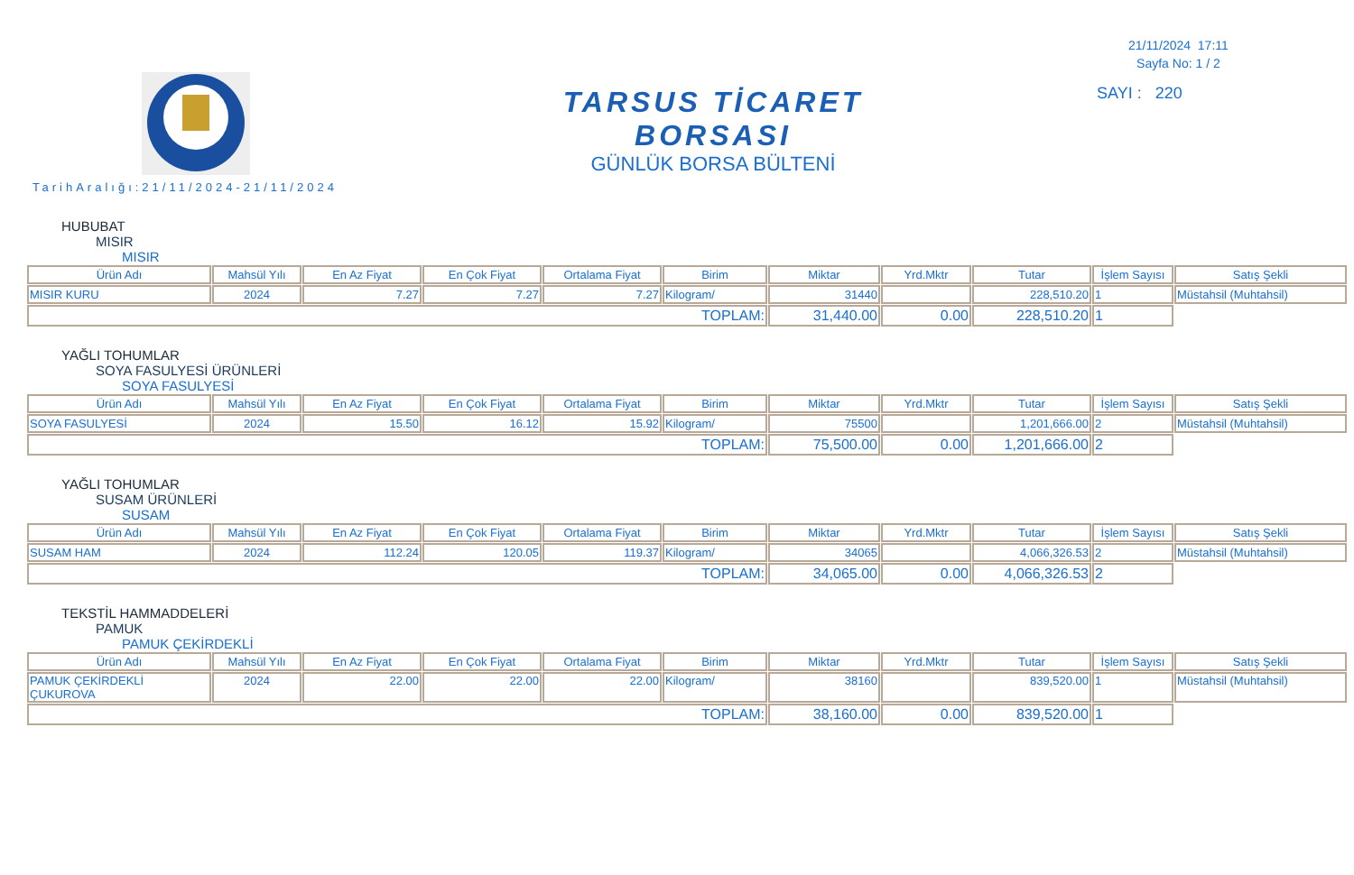TARSUS TİCARET BORSASI
GÜNLÜK BORSA BÜLTENİ
21/11/2024 17:11
Sayfa No: 1 / 2
SAYI : 220
TarihAralığı:21/11/2024-21/11/2024
HUBUBAT
MISIR
MISIR
| Ürün Adı | Mahsül Yılı | En Az Fiyat | En Çok Fiyat | Ortalama Fiyat | Birim | Miktar | Yrd.Mktr | Tutar | İşlem Sayısı | Satış Şekli |
| --- | --- | --- | --- | --- | --- | --- | --- | --- | --- | --- |
| MISIR KURU | 2024 | 7.27 | 7.27 | 7.27 | Kilogram/ | 31440 | | 228,510.20 | 1 | Müstahsil (Muhtahsil) |
| TOPLAM: | | | | | | 31,440.00 | 0.00 | 228,510.20 | 1 | |
YAĞLI TOHUMLAR
SOYA FASULYESİ ÜRÜNLERİ
SOYA FASULYESİ
| Ürün Adı | Mahsül Yılı | En Az Fiyat | En Çok Fiyat | Ortalama Fiyat | Birim | Miktar | Yrd.Mktr | Tutar | İşlem Sayısı | Satış Şekli |
| --- | --- | --- | --- | --- | --- | --- | --- | --- | --- | --- |
| SOYA FASULYESİ | 2024 | 15.50 | 16.12 | 15.92 | Kilogram/ | 75500 | | 1,201,666.00 | 2 | Müstahsil (Muhtahsil) |
| TOPLAM: | | | | | | 75,500.00 | 0.00 | 1,201,666.00 | 2 | |
YAĞLI TOHUMLAR
SUSAM ÜRÜNLERİ
SUSAM
| Ürün Adı | Mahsül Yılı | En Az Fiyat | En Çok Fiyat | Ortalama Fiyat | Birim | Miktar | Yrd.Mktr | Tutar | İşlem Sayısı | Satış Şekli |
| --- | --- | --- | --- | --- | --- | --- | --- | --- | --- | --- |
| SUSAM HAM | 2024 | 112.24 | 120.05 | 119.37 | Kilogram/ | 34065 | | 4,066,326.53 | 2 | Müstahsil (Muhtahsil) |
| TOPLAM: | | | | | | 34,065.00 | 0.00 | 4,066,326.53 | 2 | |
TEKSTİL HAMMADDELERİ
PAMUK
PAMUK ÇEKİRDEKLİ
| Ürün Adı | Mahsül Yılı | En Az Fiyat | En Çok Fiyat | Ortalama Fiyat | Birim | Miktar | Yrd.Mktr | Tutar | İşlem Sayısı | Satış Şekli |
| --- | --- | --- | --- | --- | --- | --- | --- | --- | --- | --- |
| PAMUK ÇEKİRDEKLİ ÇUKUROVA | 2024 | 22.00 | 22.00 | 22.00 | Kilogram/ | 38160 | | 839,520.00 | 1 | Müstahsil (Muhtahsil) |
| TOPLAM: | | | | | | 38,160.00 | 0.00 | 839,520.00 | 1 | |